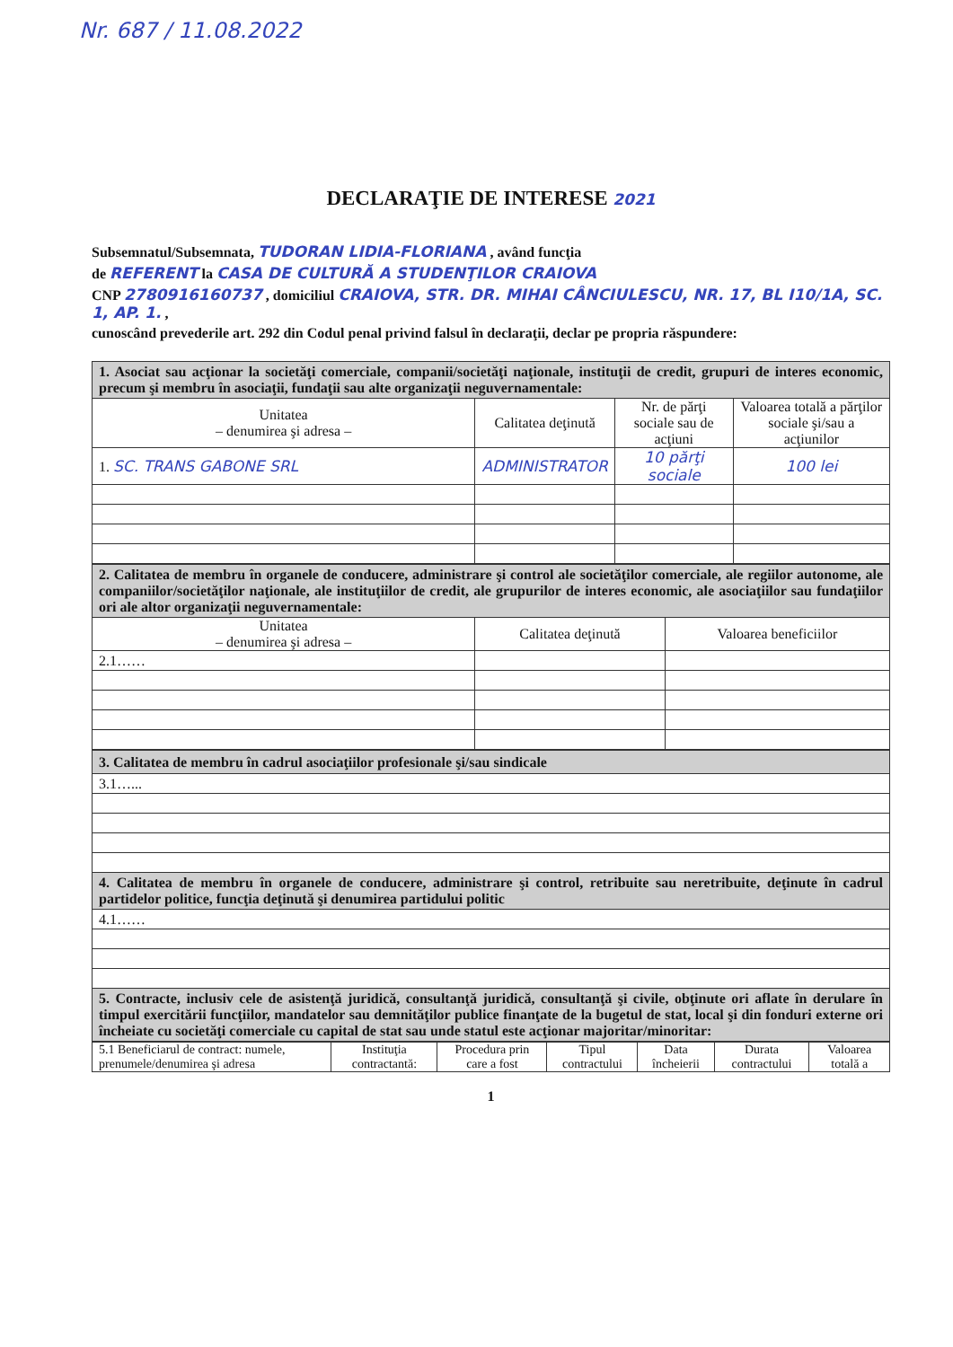Nr. 687 / 11.08.2022
DECLARAŢIE DE INTERESE 2021
Subsemnatul/Subsemnata, TUDORAN LIDIA-FLORIANA , având funcţia
de REFERENT la CASA DE CULTURĂ A STUDENŢILOR CRAIOVA
CNP 2780916160737 , domiciliul CRAIOVA, STR. DR. MIHAI CÂNCIULESCU, NR. 17, BL I10/1A, SC. 1, AP. 1. ,
cunoscând prevederile art. 292 din Codul penal privind falsul în declaraţii, declar pe propria răspundere:
| 1. Asociat sau acţionar la societăţi comerciale, companii/societăţi naţionale, instituţii de credit, grupuri de interes economic, precum şi membru în asociaţii, fundaţii sau alte organizaţii neguvernamentale: | | | |
| Unitatea – denumirea şi adresa – | Calitatea deţinută | Nr. de părţi sociale sau de acţiuni | Valoarea totală a părţilor sociale şi/sau a acţiunilor |
| 1. SC. TRANS GABONE SRL | ADMINISTRATOR | 10 părţi sociale | 100 lei |
| 2. Calitatea de membru în organele de conducere, administrare şi control ale societăţilor comerciale, ale regiilor autonome, ale companiilor/societăţilor naţionale, ale instituţiilor de credit, ale grupurilor de interes economic, ale asociaţiilor sau fundaţiilor ori ale altor organizaţii neguvernamentale: | | |
| Unitatea – denumirea şi adresa – | Calitatea deţinută | Valoarea beneficiilor |
| 2.1…… | | |
| 3. Calitatea de membru în cadrul asociaţiilor profesionale şi/sau sindicale |
| 3.1…... |
| 4. Calitatea de membru în organele de conducere, administrare şi control, retribuite sau neretribuite, deţinute în cadrul partidelor politice, funcţia deţinută şi denumirea partidului politic |
| 4.1…… |
| 5. Contracte, inclusiv cele de asistenţă juridică, consultanţă juridică, consultanţă şi civile, obţinute ori aflate în derulare în timpul exercitării funcţiilor, mandatelor sau demnităţilor publice finanţate de la bugetul de stat, local şi din fonduri externe ori încheiate cu societăţi comerciale cu capital de stat sau unde statul este acţionar majoritar/minoritar: |
| 5.1 Beneficiarul de contract: numele, prenumele/denumirea şi adresa | Instituţia contractantă: | Procedura prin care a fost | Tipul contractului | Data încheierii | Durata contractului | Valoarea totală a |
1